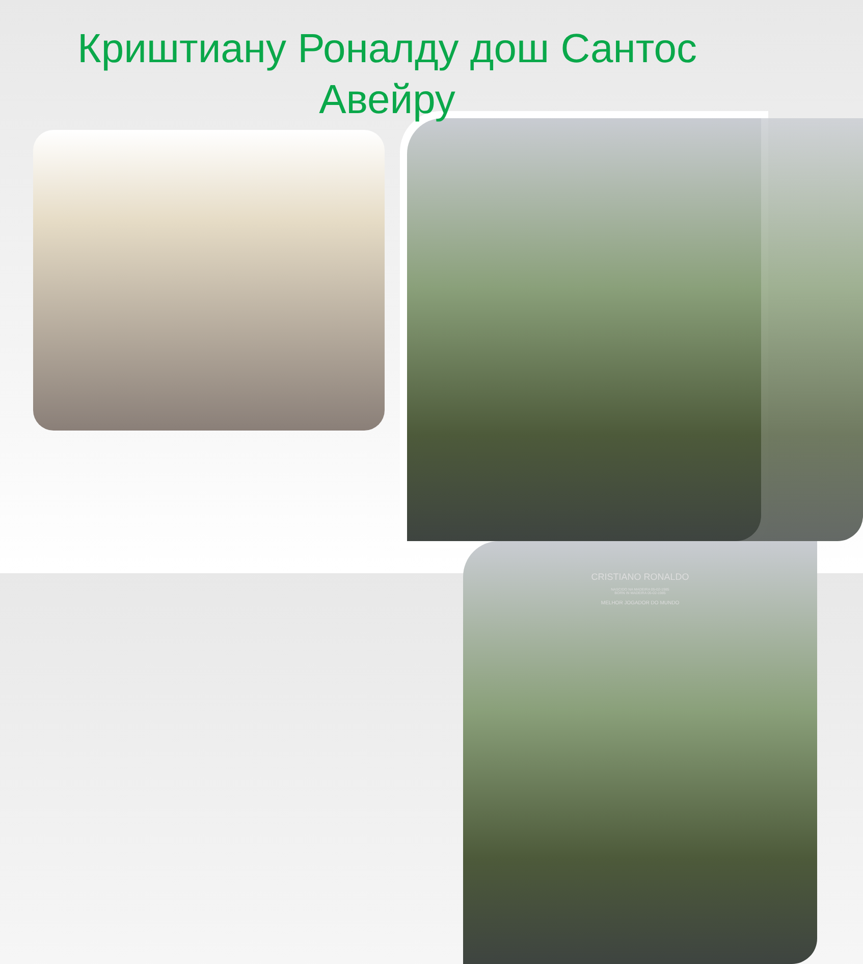Криштиану Роналду дош Сантос Авейру
CRISTIANO RONALDO
NASCIDO NA MADEIRA 05-02-1985
BORN IN MADEIRA 05-02-1985
MELHOR JOGADOR DO MUNDO